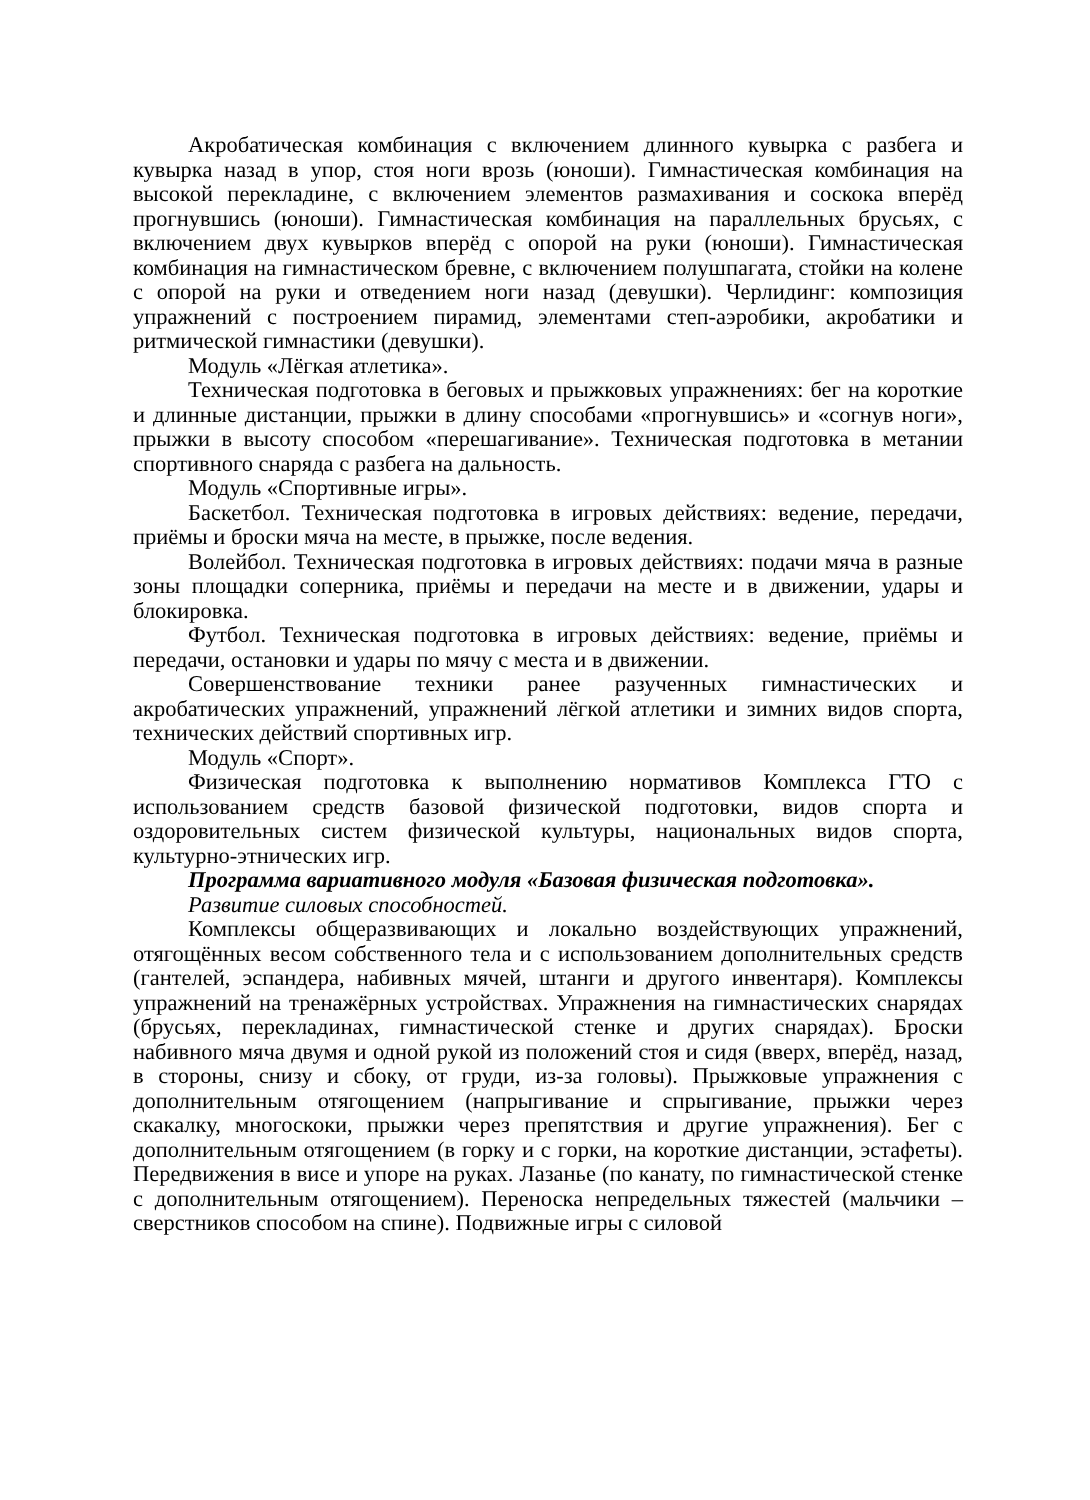Акробатическая комбинация с включением длинного кувырка с разбега и кувырка назад в упор, стоя ноги врозь (юноши). Гимнастическая комбинация на высокой перекладине, с включением элементов размахивания и соскока вперёд прогнувшись (юноши). Гимнастическая комбинация на параллельных брусьях, с включением двух кувырков вперёд с опорой на руки (юноши). Гимнастическая комбинация на гимнастическом бревне, с включением полушпагата, стойки на колене с опорой на руки и отведением ноги назад (девушки). Черлидинг: композиция упражнений с построением пирамид, элементами степ-аэробики, акробатики и ритмической гимнастики (девушки).
Модуль «Лёгкая атлетика».
Техническая подготовка в беговых и прыжковых упражнениях: бег на короткие и длинные дистанции, прыжки в длину способами «прогнувшись» и «согнув ноги», прыжки в высоту способом «перешагивание». Техническая подготовка в метании спортивного снаряда с разбега на дальность.
Модуль «Спортивные игры».
Баскетбол. Техническая подготовка в игровых действиях: ведение, передачи, приёмы и броски мяча на месте, в прыжке, после ведения.
Волейбол. Техническая подготовка в игровых действиях: подачи мяча в разные зоны площадки соперника, приёмы и передачи на месте и в движении, удары и блокировка.
Футбол. Техническая подготовка в игровых действиях: ведение, приёмы и передачи, остановки и удары по мячу с места и в движении.
Совершенствование техники ранее разученных гимнастических и акробатических упражнений, упражнений лёгкой атлетики и зимних видов спорта, технических действий спортивных игр.
Модуль «Спорт».
Физическая подготовка к выполнению нормативов Комплекса ГТО с использованием средств базовой физической подготовки, видов спорта и оздоровительных систем физической культуры, национальных видов спорта, культурно-этнических игр.
Программа вариативного модуля «Базовая физическая подготовка».
Развитие силовых способностей.
Комплексы общеразвивающих и локально воздействующих упражнений, отягощённых весом собственного тела и с использованием дополнительных средств (гантелей, эспандера, набивных мячей, штанги и другого инвентаря). Комплексы упражнений на тренажёрных устройствах. Упражнения на гимнастических снарядах (брусьях, перекладинах, гимнастической стенке и других снарядах). Броски набивного мяча двумя и одной рукой из положений стоя и сидя (вверх, вперёд, назад, в стороны, снизу и сбоку, от груди, из-за головы). Прыжковые упражнения с дополнительным отягощением (напрыгивание и спрыгивание, прыжки через скакалку, многоскоки, прыжки через препятствия и другие упражнения). Бег с дополнительным отягощением (в горку и с горки, на короткие дистанции, эстафеты). Передвижения в висе и упоре на руках. Лазанье (по канату, по гимнастической стенке с дополнительным отягощением). Переноска непредельных тяжестей (мальчики – сверстников способом на спине). Подвижные игры с силовой